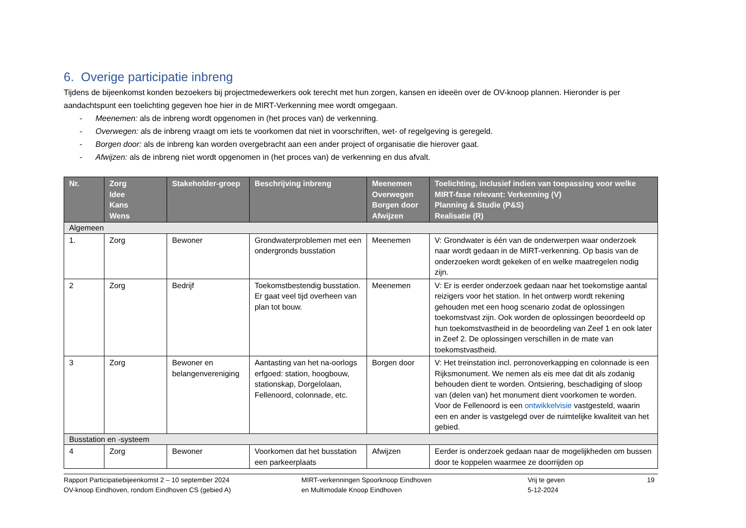6. Overige participatie inbreng
Tijdens de bijeenkomst konden bezoekers bij projectmedewerkers ook terecht met hun zorgen, kansen en ideeën over de OV-knoop plannen. Hieronder is per aandachtspunt een toelichting gegeven hoe hier in de MIRT-Verkenning mee wordt omgegaan.
- Meenemen: als de inbreng wordt opgenomen in (het proces van) de verkenning.
- Overwegen: als de inbreng vraagt om iets te voorkomen dat niet in voorschriften, wet- of regelgeving is geregeld.
- Borgen door: als de inbreng kan worden overgebracht aan een ander project of organisatie die hierover gaat.
- Afwijzen: als de inbreng niet wordt opgenomen in (het proces van) de verkenning en dus afvalt.
| Nr. | Zorg Idee Kans Wens | Stakeholder-groep | Beschrijving inbreng | Meenemen Overwegen Borgen door Afwijzen | Toelichting, inclusief indien van toepassing voor welke MIRT-fase relevant: Verkenning (V) Planning & Studie (P&S) Realisatie (R) |
| --- | --- | --- | --- | --- | --- |
| Algemeen | | | | | |
| 1. | Zorg | Bewoner | Grondwaterproblemen met een ondergronds busstation | Meenemen | V: Grondwater is één van de onderwerpen waar onderzoek naar wordt gedaan in de MIRT-verkenning. Op basis van de onderzoeken wordt gekeken of en welke maatregelen nodig zijn. |
| 2 | Zorg | Bedrijf | Toekomstbestendig busstation. Er gaat veel tijd overheen van plan tot bouw. | Meenemen | V: Er is eerder onderzoek gedaan naar het toekomstige aantal reizigers voor het station. In het ontwerp wordt rekening gehouden met een hoog scenario zodat de oplossingen toekomstvast zijn. Ook worden de oplossingen beoordeeld op hun toekomstvastheid in de beoordeling van Zeef 1 en ook later in Zeef 2. De oplossingen verschillen in de mate van toekomstvastheid. |
| 3 | Zorg | Bewoner en belangenvereniging | Aantasting van het na-oorlogs erfgoed: station, hoogbouw, stationskap, Dorgelolaan, Fellenoord, colonnade, etc. | Borgen door | V: Het treinstation incl. perronoverkapping en colonnade is een Rijksmonument. We nemen als eis mee dat dit als zodanig behouden dient te worden. Ontsiering, beschadiging of sloop van (delen van) het monument dient voorkomen te worden. Voor de Fellenoord is een ontwikkelvisie vastgesteld, waarin een en ander is vastgelegd over de ruimtelijke kwaliteit van het gebied. |
| Busstation en -systeem | | | | | |
| 4 | Zorg | Bewoner | Voorkomen dat het busstation een parkeerplaats | Afwijzen | Eerder is onderzoek gedaan naar de mogelijkheden om bussen door te koppelen waarmee ze doorrijden op |
Rapport Participatiebijeenkomst 2 – 10 september 2024
OV-knoop Eindhoven, rondom Eindhoven CS (gebied A)
MIRT-verkenningen Spoorknoop Eindhoven
en Multimodale Knoop Eindhoven
Vrij te geven
5-12-2024
19